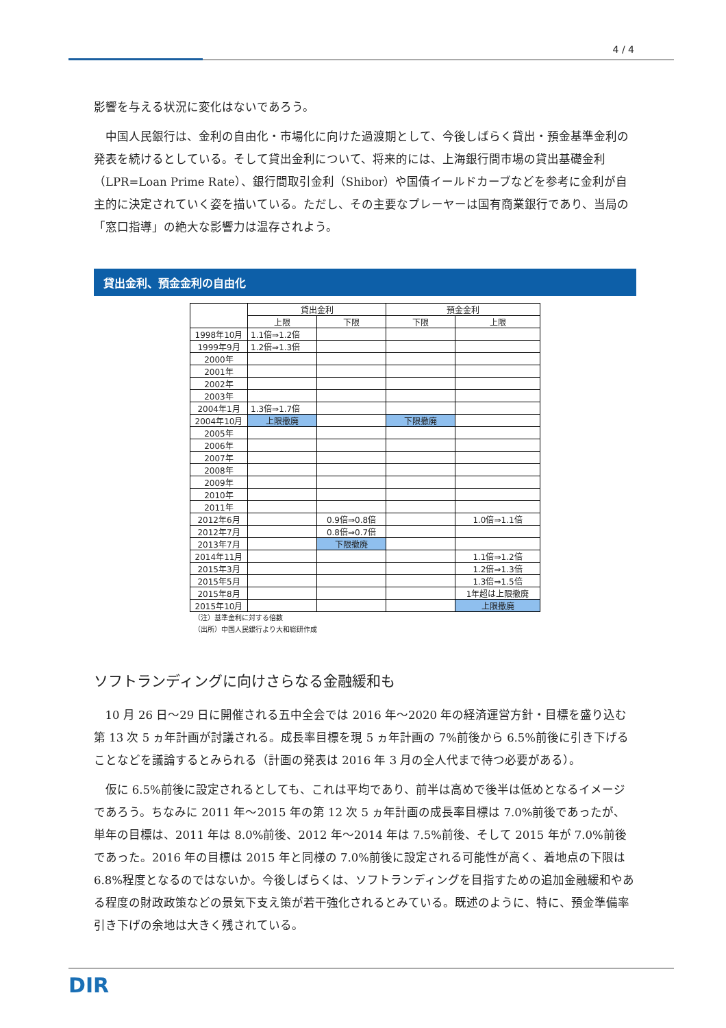4 / 4
影響を与える状況に変化はないであろう。
中国人民銀行は、金利の自由化・市場化に向けた過渡期として、今後しばらく貸出・預金基準金利の発表を続けるとしている。そして貸出金利について、将来的には、上海銀行間市場の貸出基礎金利（LPR=Loan Prime Rate）、銀行間取引金利（Shibor）や国債イールドカーブなどを参考に金利が自主的に決定されていく姿を描いている。ただし、その主要なプレーヤーは国有商業銀行であり、当局の「窓口指導」の絶大な影響力は温存されよう。
貸出金利、預金金利の自由化
| | 貸出金利 | | 預金金利 | |
| --- | --- | --- | --- | --- |
| | 上限 | 下限 | 下限 | 上限 |
| 1998年10月 | 1.1倍⇒1.2倍 | | | |
| 1999年9月 | 1.2倍⇒1.3倍 | | | |
| 2000年 | | | | |
| 2001年 | | | | |
| 2002年 | | | | |
| 2003年 | | | | |
| 2004年1月 | 1.3倍⇒1.7倍 | | | |
| 2004年10月 | 上限撤廃 | | 下限撤廃 | |
| 2005年 | | | | |
| 2006年 | | | | |
| 2007年 | | | | |
| 2008年 | | | | |
| 2009年 | | | | |
| 2010年 | | | | |
| 2011年 | | | | |
| 2012年6月 | | 0.9倍⇒0.8倍 | | 1.0倍⇒1.1倍 |
| 2012年7月 | | 0.8倍⇒0.7倍 | | |
| 2013年7月 | | 下限撤廃 | | |
| 2014年11月 | | | | 1.1倍⇒1.2倍 |
| 2015年3月 | | | | 1.2倍⇒1.3倍 |
| 2015年5月 | | | | 1.3倍⇒1.5倍 |
| 2015年8月 | | | | 1年超は上限撤廃 |
| 2015年10月 | | | | 上限撤廃 |
（注）基準金利に対する倍数
（出所）中国人民銀行より大和総研作成
ソフトランディングに向けさらなる金融緩和も
10 月 26 日～29 日に開催される五中全会では 2016 年～2020 年の経済運営方針・目標を盛り込む第 13 次 5 ヵ年計画が討議される。成長率目標を現 5 ヵ年計画の 7%前後から 6.5%前後に引き下げることなどを議論するとみられる（計画の発表は 2016 年 3 月の全人代まで待つ必要がある）。
仮に 6.5%前後に設定されるとしても、これは平均であり、前半は高めで後半は低めとなるイメージであろう。ちなみに 2011 年～2015 年の第 12 次 5 ヵ年計画の成長率目標は 7.0%前後であったが、単年の目標は、2011 年は 8.0%前後、2012 年～2014 年は 7.5%前後、そして 2015 年が 7.0%前後であった。2016 年の目標は 2015 年と同様の 7.0%前後に設定される可能性が高く、着地点の下限は 6.8%程度となるのではないか。今後しばらくは、ソフトランディングを目指すための追加金融緩和やある程度の財政政策などの景気下支え策が若干強化されるとみている。既述のように、特に、預金準備率引き下げの余地は大きく残されている。
DIR